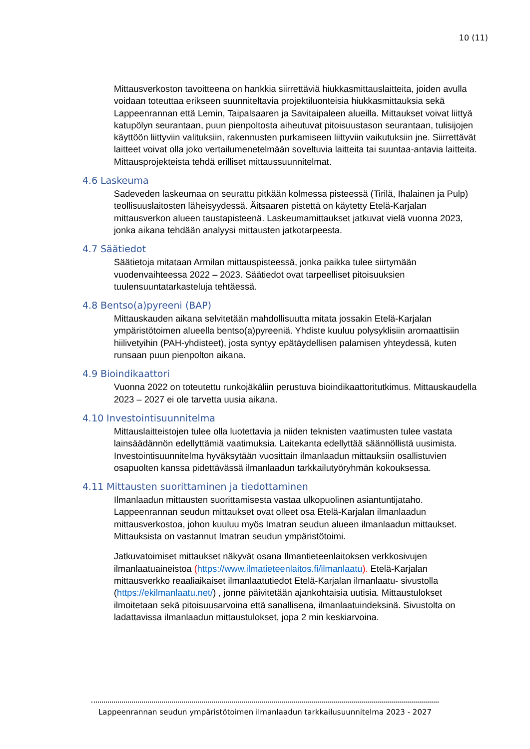10 (11)
Mittausverkoston tavoitteena on hankkia siirrettäviä hiukkasmittauslaitteita, joiden avulla voidaan toteuttaa erikseen suunniteltavia projektiluonteisia hiukkasmittauksia sekä Lappeenrannan että Lemin, Taipalsaaren ja Savitaipaleen alueilla. Mittaukset voivat liittyä katupölyn seurantaan, puun pienpoltosta aiheutuvat pitoisuustason seurantaan, tulisijojen käyttöön liittyviin valituksiin, rakennusten purkamiseen liittyviin vaikutuksiin jne. Siirrettävät laitteet voivat olla joko vertailumenetelmään soveltuvia laitteita tai suuntaa-antavia laitteita. Mittausprojekteista tehdä erilliset mittaussuunnitelmat.
4.6 Laskeuma
Sadeveden laskeumaa on seurattu pitkään kolmessa pisteessä (Tirilä, Ihalainen ja Pulp) teollisuuslaitosten läheisyydessä. Äitsaaren pistettä on käytetty Etelä-Karjalan mittausverkon alueen taustapisteenä. Laskeumamittaukset jatkuvat vielä vuonna 2023, jonka aikana tehdään analyysi mittausten jatkotarpeesta.
4.7 Säätiedot
Säätietoja mitataan Armilan mittauspisteessä, jonka paikka tulee siirtymään vuodenvaihteessa 2022 – 2023. Säätiedot ovat tarpeelliset pitoisuuksien tuulensuuntatarkasteluja tehtäessä.
4.8 Bentso(a)pyreeni (BAP)
Mittauskauden aikana selvitetään mahdollisuutta mitata jossakin Etelä-Karjalan ympäristötoimen alueella bentso(a)pyreeniä. Yhdiste kuuluu polysyklisiin aromaattisiin hiilivetyihin (PAH-yhdisteet), josta syntyy epätäydellisen palamisen yhteydessä, kuten runsaan puun pienpolton aikana.
4.9 Bioindikaattori
Vuonna 2022 on toteutettu runkojäkäliin perustuva bioindikaattoritutkimus. Mittauskaudella 2023 – 2027 ei ole tarvetta uusia aikana.
4.10 Investointisuunnitelma
Mittauslaitteistojen tulee olla luotettavia ja niiden teknisten vaatimusten tulee vastata lainsäädännön edellyttämiä vaatimuksia. Laitekanta edellyttää säännöllistä uusimista. Investointisuunnitelma hyväksytään vuosittain ilmanlaadun mittauksiin osallistuvien osapuolten kanssa pidettävässä ilmanlaadun tarkkailutyöryhmän kokouksessa.
4.11 Mittausten suorittaminen ja tiedottaminen
Ilmanlaadun mittausten suorittamisesta vastaa ulkopuolinen asiantuntijataho. Lappeenrannan seudun mittaukset ovat olleet osa Etelä-Karjalan ilmanlaadun mittausverkostoa, johon kuuluu myös Imatran seudun alueen ilmanlaadun mittaukset. Mittauksista on vastannut Imatran seudun ympäristötoimi.
Jatkuvatoimiset mittaukset näkyvät osana Ilmantieteenlaitoksen verkkosivujen ilmanlaatuaineistoa (https://www.ilmatieteenlaitos.fi/ilmanlaatu). Etelä-Karjalan mittausverkko reaaliaikaiset ilmanlaatutiedot Etelä-Karjalan ilmanlaatu- sivustolla (https://ekilmanlaatu.net/) , jonne päivitetään ajankohtaisia uutisia. Mittaustulokset ilmoitetaan sekä pitoisuusarvoina että sanallisena, ilmanlaatuindeksinä. Sivustolta on ladattavissa ilmanlaadun mittaustulokset, jopa 2 min keskiarvoina.
Lappeenrannan seudun ympäristötoimen ilmanlaadun tarkkailusuunnitelma 2023 - 2027